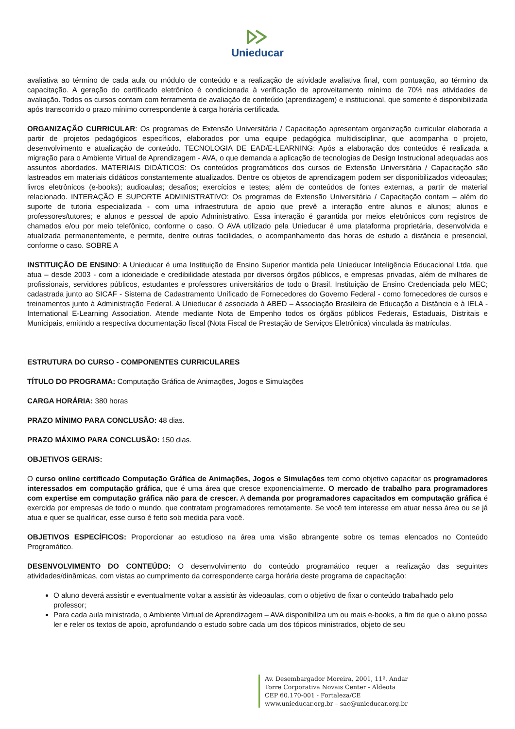Unieducar
avaliativa ao término de cada aula ou módulo de conteúdo e a realização de atividade avaliativa final, com pontuação, ao término da capacitação. A geração do certificado eletrônico é condicionada à verificação de aproveitamento mínimo de 70% nas atividades de avaliação. Todos os cursos contam com ferramenta de avaliação de conteúdo (aprendizagem) e institucional, que somente é disponibilizada após transcorrido o prazo mínimo correspondente à carga horária certificada.
ORGANIZAÇÃO CURRICULAR: Os programas de Extensão Universitária / Capacitação apresentam organização curricular elaborada a partir de projetos pedagógicos específicos, elaborados por uma equipe pedagógica multidisciplinar, que acompanha o projeto, desenvolvimento e atualização de conteúdo. TECNOLOGIA DE EAD/E-LEARNING: Após a elaboração dos conteúdos é realizada a migração para o Ambiente Virtual de Aprendizagem - AVA, o que demanda a aplicação de tecnologias de Design Instrucional adequadas aos assuntos abordados. MATERIAIS DIDÁTICOS: Os conteúdos programáticos dos cursos de Extensão Universitária / Capacitação são lastreados em materiais didáticos constantemente atualizados. Dentre os objetos de aprendizagem podem ser disponibilizados videoaulas; livros eletrônicos (e-books); audioaulas; desafios; exercícios e testes; além de conteúdos de fontes externas, a partir de material relacionado. INTERAÇÃO E SUPORTE ADMINISTRATIVO: Os programas de Extensão Universitária / Capacitação contam – além do suporte de tutoria especializada - com uma infraestrutura de apoio que prevê a interação entre alunos e alunos; alunos e professores/tutores; e alunos e pessoal de apoio Administrativo. Essa interação é garantida por meios eletrônicos com registros de chamados e/ou por meio telefônico, conforme o caso. O AVA utilizado pela Unieducar é uma plataforma proprietária, desenvolvida e atualizada permanentemente, e permite, dentre outras facilidades, o acompanhamento das horas de estudo a distância e presencial, conforme o caso. SOBRE A
INSTITUIÇÃO DE ENSINO: A Unieducar é uma Instituição de Ensino Superior mantida pela Unieducar Inteligência Educacional Ltda, que atua – desde 2003 - com a idoneidade e credibilidade atestada por diversos órgãos públicos, e empresas privadas, além de milhares de profissionais, servidores públicos, estudantes e professores universitários de todo o Brasil. Instituição de Ensino Credenciada pelo MEC; cadastrada junto ao SICAF - Sistema de Cadastramento Unificado de Fornecedores do Governo Federal - como fornecedores de cursos e treinamentos junto à Administração Federal. A Unieducar é associada à ABED – Associação Brasileira de Educação a Distância e à IELA - International E-Learning Association. Atende mediante Nota de Empenho todos os órgãos públicos Federais, Estaduais, Distritais e Municipais, emitindo a respectiva documentação fiscal (Nota Fiscal de Prestação de Serviços Eletrônica) vinculada às matrículas.
ESTRUTURA DO CURSO - COMPONENTES CURRICULARES
TÍTULO DO PROGRAMA: Computação Gráfica de Animações, Jogos e Simulações
CARGA HORÁRIA: 380 horas
PRAZO MÍNIMO PARA CONCLUSÃO: 48 dias.
PRAZO MÁXIMO PARA CONCLUSÃO: 150 dias.
OBJETIVOS GERAIS:
O curso online certificado Computação Gráfica de Animações, Jogos e Simulações tem como objetivo capacitar os programadores interessados em computação gráfica, que é uma área que cresce exponencialmente. O mercado de trabalho para programadores com expertise em computação gráfica não para de crescer. A demanda por programadores capacitados em computação gráfica é exercida por empresas de todo o mundo, que contratam programadores remotamente. Se você tem interesse em atuar nessa área ou se já atua e quer se qualificar, esse curso é feito sob medida para você.
OBJETIVOS ESPECÍFICOS: Proporcionar ao estudioso na área uma visão abrangente sobre os temas elencados no Conteúdo Programático.
DESENVOLVIMENTO DO CONTEÚDO: O desenvolvimento do conteúdo programático requer a realização das seguintes atividades/dinâmicas, com vistas ao cumprimento da correspondente carga horária deste programa de capacitação:
O aluno deverá assistir e eventualmente voltar a assistir às videoaulas, com o objetivo de fixar o conteúdo trabalhado pelo professor;
Para cada aula ministrada, o Ambiente Virtual de Aprendizagem – AVA disponibiliza um ou mais e-books, a fim de que o aluno possa ler e reler os textos de apoio, aprofundando o estudo sobre cada um dos tópicos ministrados, objeto de seu
Av. Desembargador Moreira, 2001, 11º. Andar
Torre Corporativa Novais Center - Aldeota
CEP 60.170-001 - Fortaleza/CE
www.unieducar.org.br – sac@unieducar.org.br